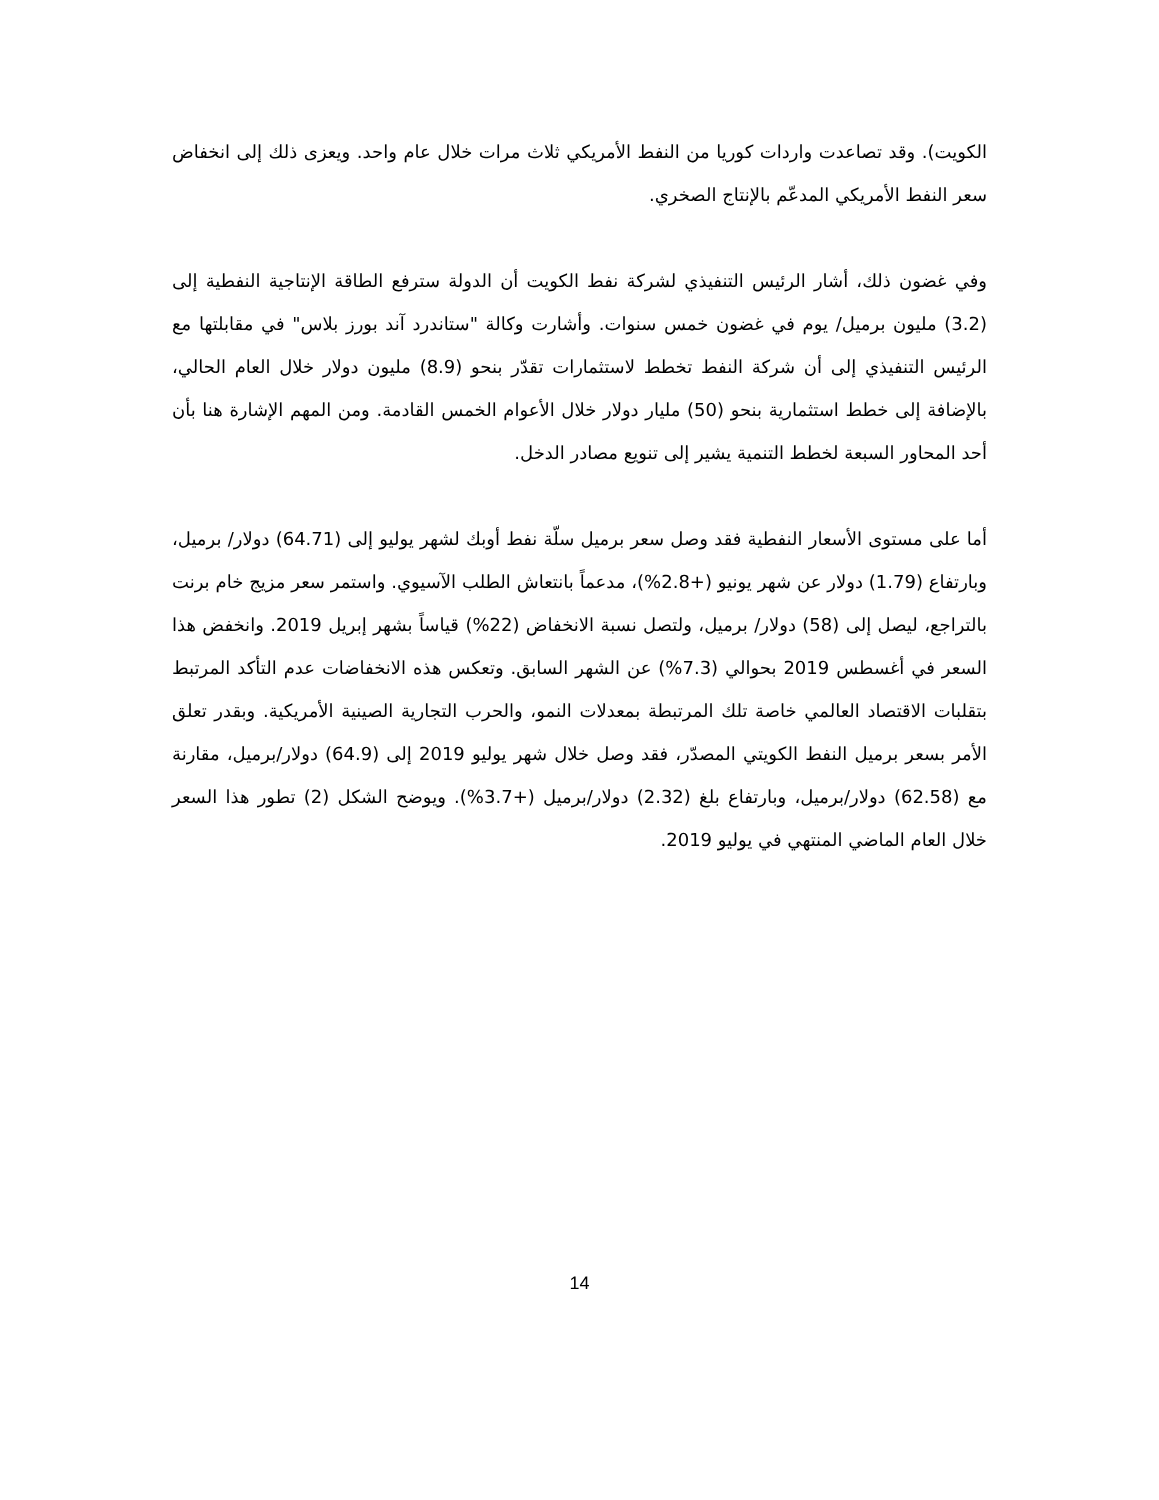الكويت). وقد تصاعدت واردات كوريا من النفط الأمريكي ثلاث مرات خلال عام واحد. ويعزى ذلك إلى انخفاض سعر النفط الأمريكي المدعّم بالإنتاج الصخري.
وفي غضون ذلك، أشار الرئيس التنفيذي لشركة نفط الكويت أن الدولة سترفع الطاقة الإنتاجية النفطية إلى (3.2) مليون برميل/ يوم في غضون خمس سنوات. وأشارت وكالة "ستاندرد آند بورز بلاس" في مقابلتها مع الرئيس التنفيذي إلى أن شركة النفط تخطط لاستثمارات تقدّر بنحو (8.9) مليون دولار خلال العام الحالي، بالإضافة إلى خطط استثمارية بنحو (50) مليار دولار خلال الأعوام الخمس القادمة. ومن المهم الإشارة هنا بأن أحد المحاور السبعة لخطط التنمية يشير إلى تنويع مصادر الدخل.
أما على مستوى الأسعار النفطية فقد وصل سعر برميل سلّة نفط أوبك لشهر يوليو إلى (64.71) دولار/ برميل، وبارتفاع (1.79) دولار عن شهر يونيو (+2.8%)، مدعماً بانتعاش الطلب الآسيوي. واستمر سعر مزيج خام برنت بالتراجع، ليصل إلى (58) دولار/ برميل، ولتصل نسبة الانخفاض (22%) قياساً بشهر إبريل 2019. وانخفض هذا السعر في أغسطس 2019 بحوالي (7.3%) عن الشهر السابق. وتعكس هذه الانخفاضات عدم التأكد المرتبط بتقلبات الاقتصاد العالمي خاصة تلك المرتبطة بمعدلات النمو، والحرب التجارية الصينية الأمريكية. وبقدر تعلق الأمر بسعر برميل النفط الكويتي المصدّر، فقد وصل خلال شهر يوليو 2019 إلى (64.9) دولار/برميل، مقارنة مع (62.58) دولار/برميل، وبارتفاع بلغ (2.32) دولار/برميل (+3.7%). ويوضح الشكل (2) تطور هذا السعر خلال العام الماضي المنتهي في يوليو 2019.
14